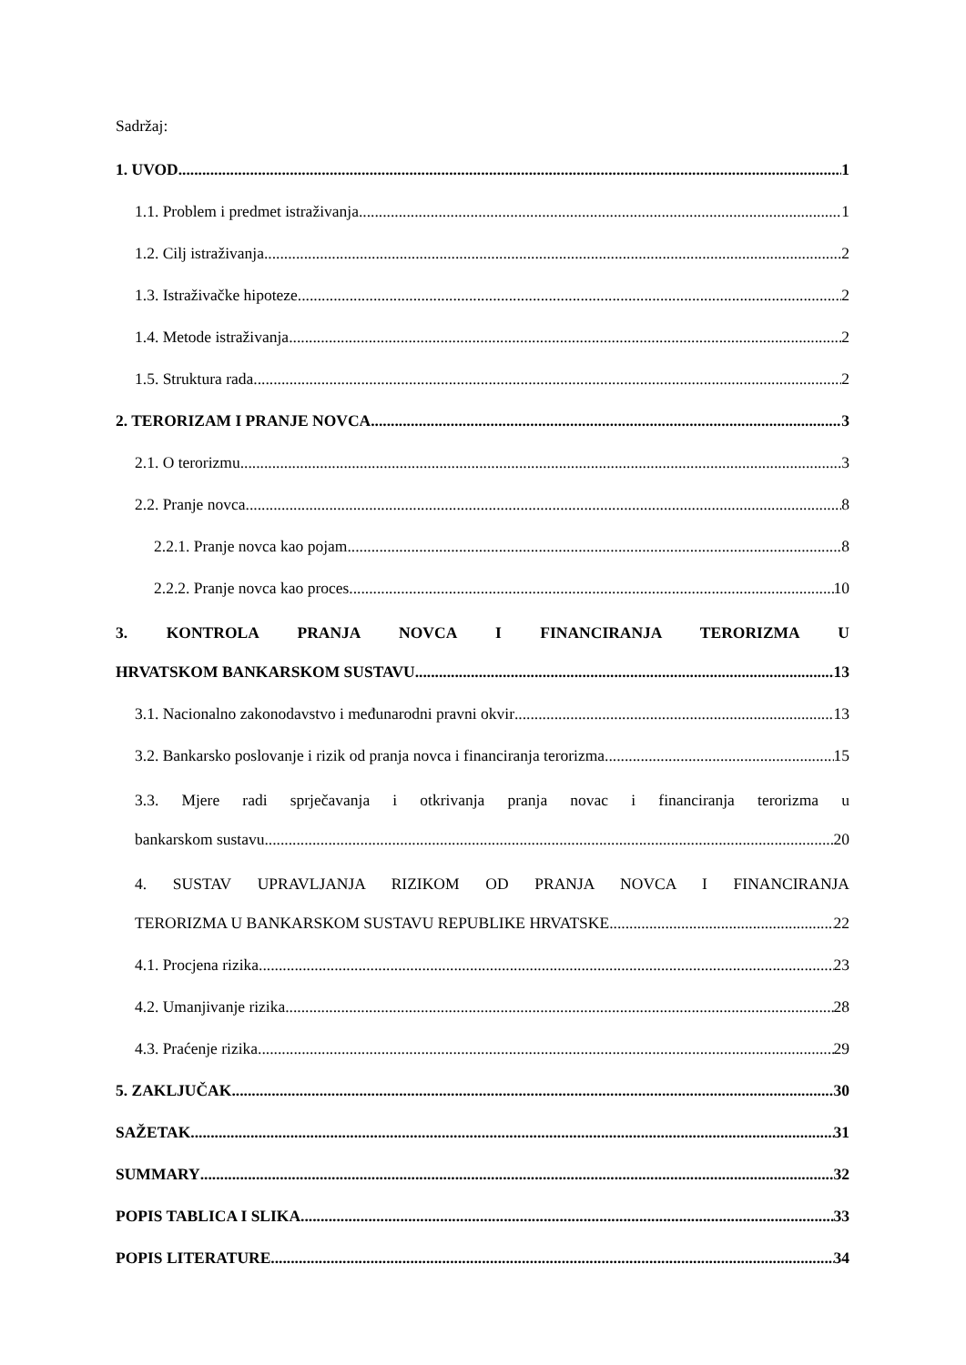Sadržaj:
1. UVOD 1
1.1. Problem i predmet istraživanja 1
1.2. Cilj istraživanja 2
1.3. Istraživačke hipoteze 2
1.4. Metode istraživanja 2
1.5. Struktura rada 2
2. TERORIZAM I PRANJE NOVCA 3
2.1. O terorizmu 3
2.2. Pranje novca 8
2.2.1. Pranje novca kao pojam 8
2.2.2. Pranje novca kao proces 10
3. KONTROLA PRANJA NOVCA I FINANCIRANJA TERORIZMA U
HRVATSKOM BANKARSKOM SUSTAVU 13
3.1. Nacionalno zakonodavstvo i međunarodni pravni okvir 13
3.2. Bankarsko poslovanje i rizik od pranja novca i financiranja terorizma 15
3.3. Mjere radi sprječavanja i otkrivanja pranja novac i financiranja terorizma u
bankarskom sustavu 20
4. SUSTAV UPRAVLJANJA RIZIKOM OD PRANJA NOVCA I FINANCIRANJA
TERORIZMA U BANKARSKOM SUSTAVU REPUBLIKE HRVATSKE 22
4.1. Procjena rizika 23
4.2. Umanjivanje rizika 28
4.3. Praćenje rizika 29
5. ZAKLJUČAK 30
SAŽETAK 31
SUMMARY 32
POPIS TABLICA I SLIKA 33
POPIS LITERATURE 34